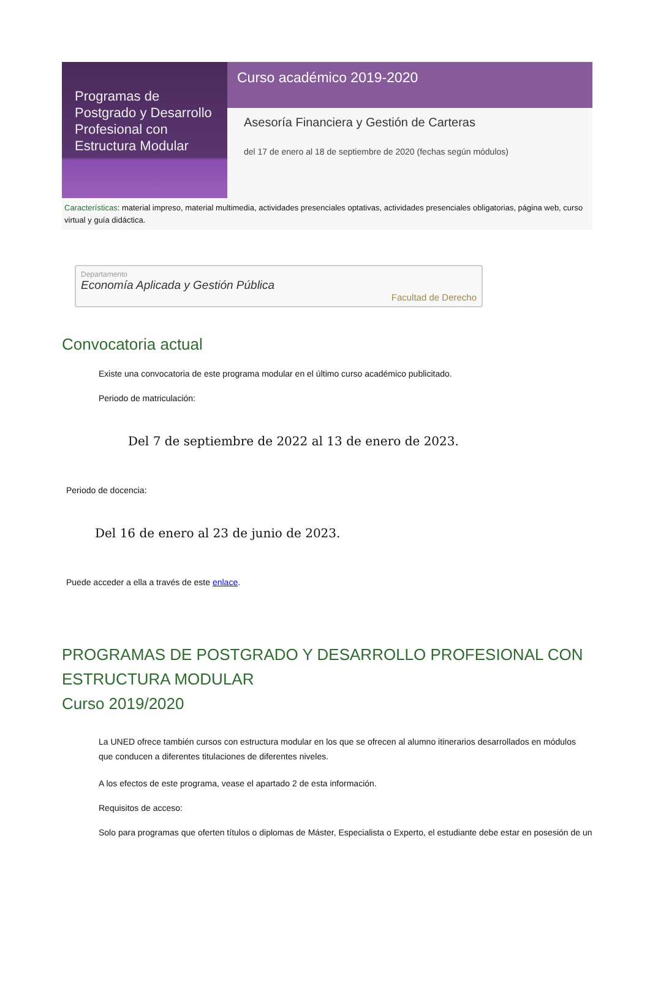Programas de Postgrado y Desarrollo Profesional con Estructura Modular
Curso académico 2019-2020
Asesoría Financiera y Gestión de Carteras
del 17 de enero al 18 de septiembre de 2020 (fechas según módulos)
Características: material impreso, material multimedia, actividades presenciales optativas, actividades presenciales obligatorias, página web, curso virtual y guía didáctica.
Departamento
Economía Aplicada y Gestión Pública
Facultad de Derecho
Convocatoria actual
Existe una convocatoria de este programa modular en el último curso académico publicitado.
Periodo de matriculación:
Del 7 de septiembre de 2022 al 13 de enero de 2023.
Periodo de docencia:
Del 16 de enero al 23 de junio de 2023.
Puede acceder a ella a través de este enlace.
PROGRAMAS DE POSTGRADO Y DESARROLLO PROFESIONAL CON ESTRUCTURA MODULAR
Curso 2019/2020
La UNED ofrece también cursos con estructura modular en los que se ofrecen al alumno itinerarios desarrollados en módulos que conducen a diferentes titulaciones de diferentes niveles.
A los efectos de este programa, vease el apartado 2 de esta información.
Requisitos de acceso:
Solo para programas que oferten títulos o diplomas de Máster, Especialista o Experto, el estudiante debe estar en posesión de un